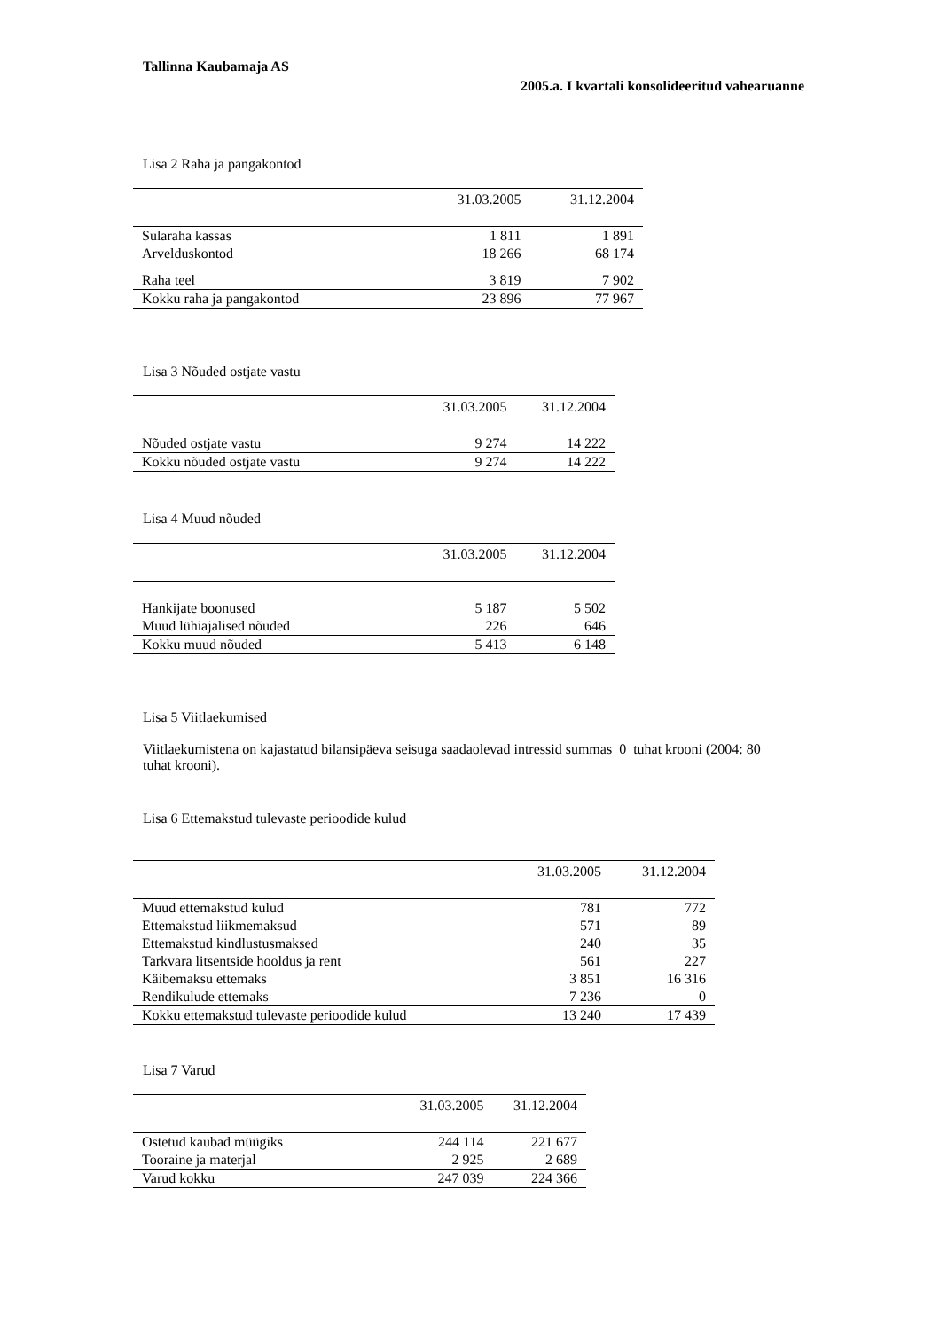Tallinna Kaubamaja AS
2005.a. I kvartali konsolideeritud vahearuanne
Lisa 2 Raha ja pangakontod
| | 31.03.2005 | 31.12.2004 |
| --- | --- | --- |
| Sularaha kassas | 1 811 | 1 891 |
| Arvelduskontod | 18 266 | 68 174 |
| Raha teel | 3 819 | 7 902 |
| Kokku raha ja pangakontod | 23 896 | 77 967 |
Lisa 3 Nõuded ostjate vastu
| | 31.03.2005 | 31.12.2004 |
| --- | --- | --- |
| Nõuded ostjate vastu | 9 274 | 14 222 |
| Kokku nõuded ostjate vastu | 9 274 | 14 222 |
Lisa 4 Muud nõuded
| | 31.03.2005 | 31.12.2004 |
| --- | --- | --- |
| Hankijate boonused | 5 187 | 5 502 |
| Muud lühiajalised nõuded | 226 | 646 |
| Kokku muud nõuded | 5 413 | 6 148 |
Lisa 5 Viitlaekumised
Viitlaekumistena on kajastatud bilansipäeva seisuga saadaolevad intressid summas 0 tuhat krooni (2004: 80 tuhat krooni).
Lisa 6 Ettemakstud tulevaste perioodide kulud
| | 31.03.2005 | 31.12.2004 |
| --- | --- | --- |
| Muud ettemakstud kulud | 781 | 772 |
| Ettemakstud liikmemaksud | 571 | 89 |
| Ettemakstud kindlustusmaksed | 240 | 35 |
| Tarkvara litsentside hooldus ja rent | 561 | 227 |
| Käibemaksu ettemaks | 3 851 | 16 316 |
| Rendikulude ettemaks | 7 236 | 0 |
| Kokku ettemakstud tulevaste perioodide kulud | 13 240 | 17 439 |
Lisa 7 Varud
| | 31.03.2005 | 31.12.2004 |
| --- | --- | --- |
| Ostetud kaubad müügiks | 244 114 | 221 677 |
| Tooraine ja materjal | 2 925 | 2 689 |
| Varud kokku | 247 039 | 224 366 |